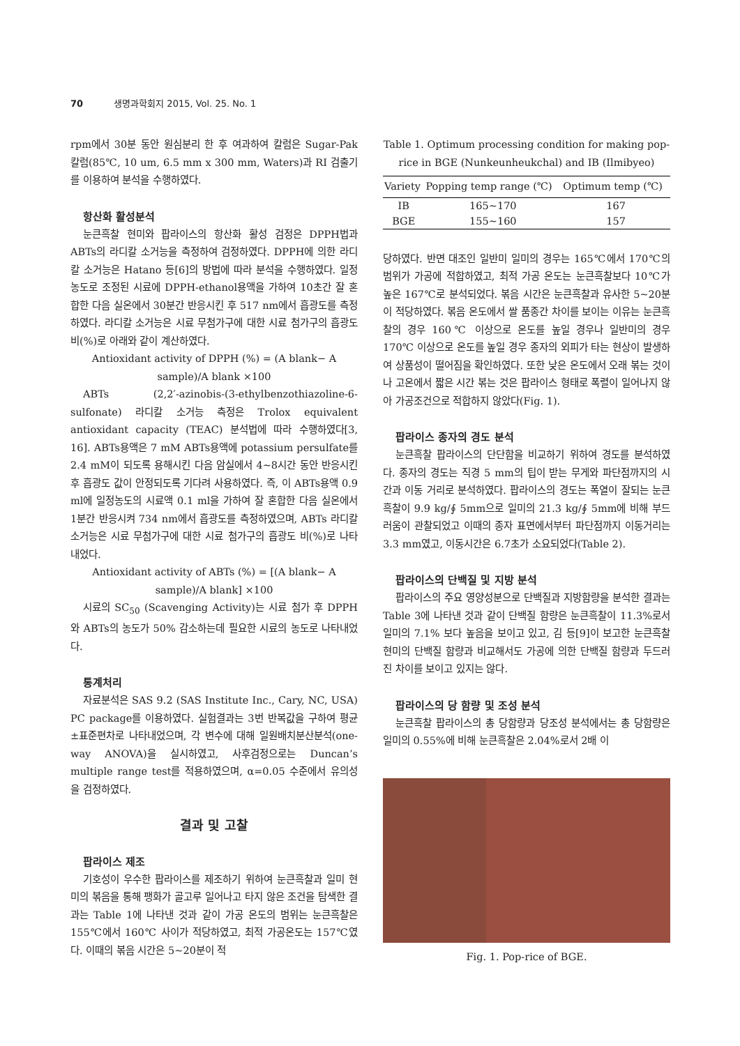70 생명과학회지 2015, Vol. 25. No. 1
rpm에서 30분 동안 원심분리 한 후 여과하여 칼럼은 Sugar-Pak 칼럼(85℃, 10 um, 6.5 mm x 300 mm, Waters)과 RI 검출기를 이용하여 분석을 수행하였다.
항산화 활성분석
눈큰흑찰 현미와 팝라이스의 항산화 활성 검정은 DPPH법과 ABTs의 라디칼 소거능을 측정하여 검정하였다. DPPH에 의한 라디칼 소거능은 Hatano 등[6]의 방법에 따라 분석을 수행하였다. 일정농도로 조정된 시료에 DPPH-ethanol용액을 가하여 10초간 잘 혼합한 다음 실온에서 30분간 반응시킨 후 517 nm에서 흡광도를 측정하였다. 라디칼 소거능은 시료 무첨가구에 대한 시료 첨가구의 흡광도 비(%)로 아래와 같이 계산하였다.
Antioxidant activity of DPPH (%) = (A blank− A sample)/A blank ×100
ABTs (2,2′-azinobis-(3-ethylbenzothiazoline-6-sulfonate) 라디칼 소거능 측정은 Trolox equivalent antioxidant capacity (TEAC) 분석법에 따라 수행하였다[3, 16]. ABTs용액은 7 mM ABTs용액에 potassium persulfate를 2.4 mM이 되도록 용해시킨 다음 암실에서 4~8시간 동안 반응시킨 후 흡광도 값이 안정되도록 기다려 사용하였다. 즉, 이 ABTs용액 0.9 ml에 일정농도의 시료액 0.1 ml을 가하여 잘 혼합한 다음 실온에서 1분간 반응시켜 734 nm에서 흡광도를 측정하였으며, ABTs 라디칼 소거능은 시료 무첨가구에 대한 시료 첨가구의 흡광도 비(%)로 나타내었다.
Antioxidant activity of ABTs (%) = [(A blank− A sample)/A blank] ×100
시료의 SC<sub>50</sub> (Scavenging Activity)는 시료 첨가 후 DPPH와 ABTs의 농도가 50% 감소하는데 필요한 시료의 농도로 나타내었다.
통계처리
자료분석은 SAS 9.2 (SAS Institute Inc., Cary, NC, USA) PC package를 이용하였다. 실험결과는 3번 반복값을 구하여 평균±표준편차로 나타내었으며, 각 변수에 대해 일원배치분산분석(one-way ANOVA)을 실시하였고, 사후검정으로는 Duncan’s multiple range test를 적용하였으며, α=0.05 수준에서 유의성을 검정하였다.
결과 및 고찰
팝라이스 제조
기호성이 우수한 팝라이스를 제조하기 위하여 눈큰흑찰과 일미 현미의 볶음을 통해 팽화가 골고루 일어나고 타지 않은 조건을 탐색한 결과는 Table 1에 나타낸 것과 같이 가공 온도의 범위는 눈큰흑찰은 155℃에서 160℃ 사이가 적당하였고, 최적 가공온도는 157℃였다. 이때의 볶음 시간은 5~20분이 적
Table 1. Optimum processing condition for making pop-rice in BGE (Nunkeunheukchal) and IB (Ilmibyeo)
| Variety | Popping temp range (℃) | Optimum temp (℃) |
| --- | --- | --- |
| IB | 165~170 | 167 |
| BGE | 155~160 | 157 |
당하였다. 반면 대조인 일반미 일미의 경우는 165℃에서 170℃의 범위가 가공에 적합하였고, 최적 가공 온도는 눈큰흑찰보다 10℃가 높은 167℃로 분석되었다. 볶음 시간은 눈큰흑찰과 유사한 5~20분이 적당하였다. 볶음 온도에서 쌀 품종간 차이를 보이는 이유는 눈큰흑찰의 경우 160℃ 이상으로 온도를 높일 경우나 일반미의 경우 170℃ 이상으로 온도를 높일 경우 종자의 외피가 타는 현상이 발생하여 상품성이 떨어짐을 확인하였다. 또한 낮은 온도에서 오래 볶는 것이나 고온에서 짧은 시간 볶는 것은 팝라이스 형태로 폭렬이 일어나지 않아 가공조건으로 적합하지 않았다(Fig. 1).
팝라이스 종자의 경도 분석
눈큰흑찰 팝라이스의 단단함을 비교하기 위하여 경도를 분석하였다. 종자의 경도는 직경 5 mm의 팁이 받는 무게와 파단점까지의 시간과 이동 거리로 분석하였다. 팝라이스의 경도는 폭열이 잘되는 눈큰흑찰이 9.9 kg/∮ 5mm으로 일미의 21.3 kg/∮ 5mm에 비해 부드러움이 관찰되었고 이때의 종자 표면에서부터 파단점까지 이동거리는 3.3 mm였고, 이동시간은 6.7초가 소요되었다(Table 2).
팝라이스의 단백질 및 지방 분석
팝라이스의 주요 영양성분으로 단백질과 지방함량을 분석한 결과는 Table 3에 나타낸 것과 같이 단백질 함량은 눈큰흑찰이 11.3%로서 일미의 7.1% 보다 높음을 보이고 있고, 김 등[9]이 보고한 눈큰흑찰 현미의 단백질 함량과 비교해서도 가공에 의한 단백질 함량과 두드러진 차이를 보이고 있지는 않다.
팝라이스의 당 함량 및 조성 분석
눈큰흑찰 팝라이스의 총 당함량과 당조성 분석에서는 총 당함량은 일미의 0.55%에 비해 눈큰흑찰은 2.04%로서 2배 이
Fig. 1. Pop-rice of BGE.